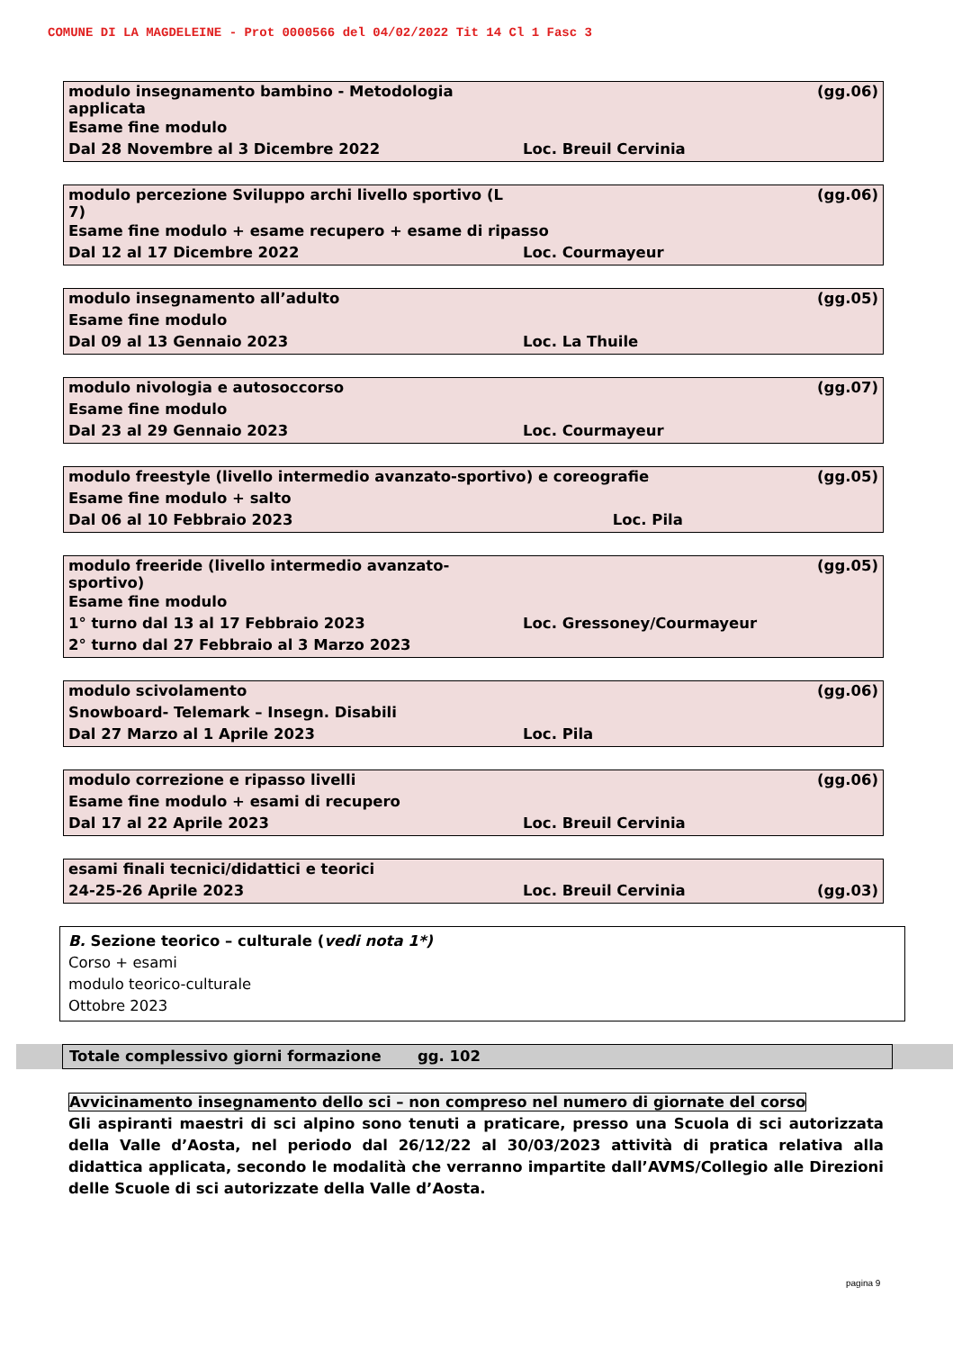COMUNE DI LA MAGDELEINE - Prot 0000566 del 04/02/2022 Tit 14 Cl 1 Fasc 3
| modulo insegnamento bambino - Metodologia applicata | | (gg.06) |
| Esame fine modulo | | |
| Dal 28 Novembre al 3 Dicembre 2022 | Loc. Breuil Cervinia | |
| modulo percezione Sviluppo archi livello sportivo (L 7) | | (gg.06) |
| Esame fine modulo + esame recupero + esame di ripasso | | |
| Dal 12 al 17 Dicembre 2022 | Loc. Courmayeur | |
| modulo insegnamento all’adulto | | (gg.05) |
| Esame fine modulo | | |
| Dal 09 al 13 Gennaio 2023 | Loc. La Thuile | |
| modulo nivologia e autosoccorso | | (gg.07) |
| Esame fine modulo | | |
| Dal 23 al 29 Gennaio 2023 | Loc. Courmayeur | |
| modulo freestyle (livello intermedio avanzato-sportivo) e coreografie | | (gg.05) |
| Esame fine modulo + salto | | |
| Dal 06 al 10 Febbraio 2023 | Loc. Pila | |
| modulo freeride (livello intermedio avanzato-sportivo) | | (gg.05) |
| Esame fine modulo | | |
| 1° turno dal 13 al 17 Febbraio 2023 | Loc. Gressoney/Courmayeur | |
| 2° turno dal 27 Febbraio al 3 Marzo 2023 | | |
| modulo scivolamento | | (gg.06) |
| Snowboard- Telemark – Insegn. Disabili | | |
| Dal 27 Marzo al 1 Aprile 2023 | Loc. Pila | |
| modulo correzione e ripasso livelli | | (gg.06) |
| Esame fine modulo + esami di recupero | | |
| Dal 17 al 22 Aprile 2023 | Loc. Breuil Cervinia | |
| esami finali tecnici/didattici e teorici | | |
| 24-25-26 Aprile 2023 | Loc. Breuil Cervinia | (gg.03) |
B. Sezione teorico – culturale (vedi nota 1*)
Corso + esami
modulo teorico-culturale
Ottobre 2023
Totale complessivo giorni formazione gg. 102
Avvicinamento insegnamento dello sci – non compreso nel numero di giornate del corso
Gli aspiranti maestri di sci alpino sono tenuti a praticare, presso una Scuola di sci autorizzata della Valle d’Aosta, nel periodo dal 26/12/22 al 30/03/2023 attività di pratica relativa alla didattica applicata, secondo le modalità che verranno impartite dall’AVMS/Collegio alle Direzioni delle Scuole di sci autorizzate della Valle d’Aosta.
pagina 9